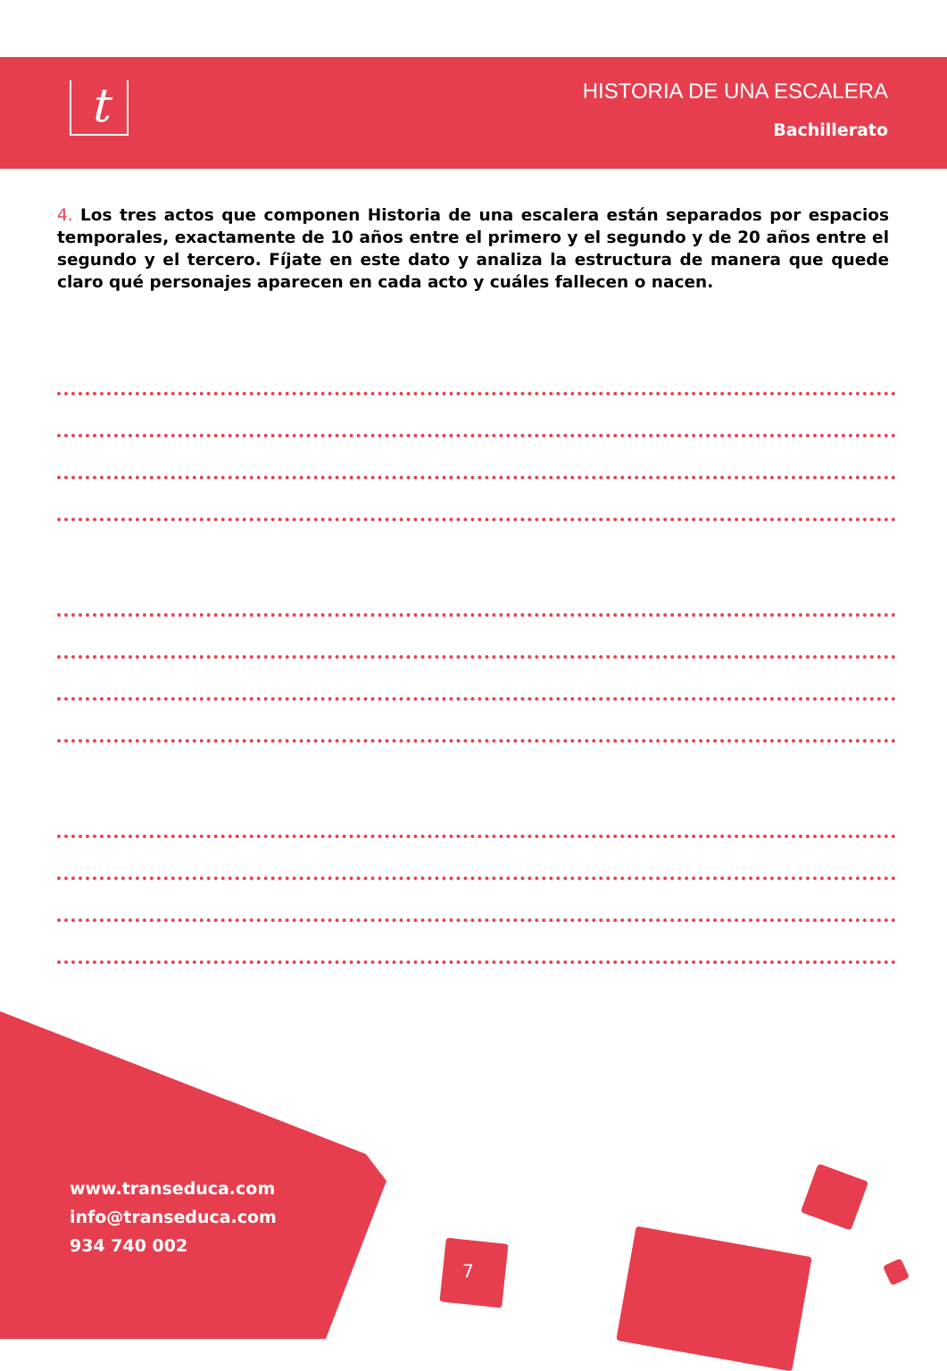t
HISTORIA DE UNA ESCALERA
Bachillerato
4. Los tres actos que componen Historia de una escalera están separados por espacios temporales, exactamente de 10 años entre el primero y el segundo y de 20 años entre el segundo y el tercero. Fíjate en este dato y analiza la estructura de manera que quede claro qué personajes aparecen en cada acto y cuáles fallecen o nacen.
www.transeduca.com
info@transeduca.com
934 740 002
7